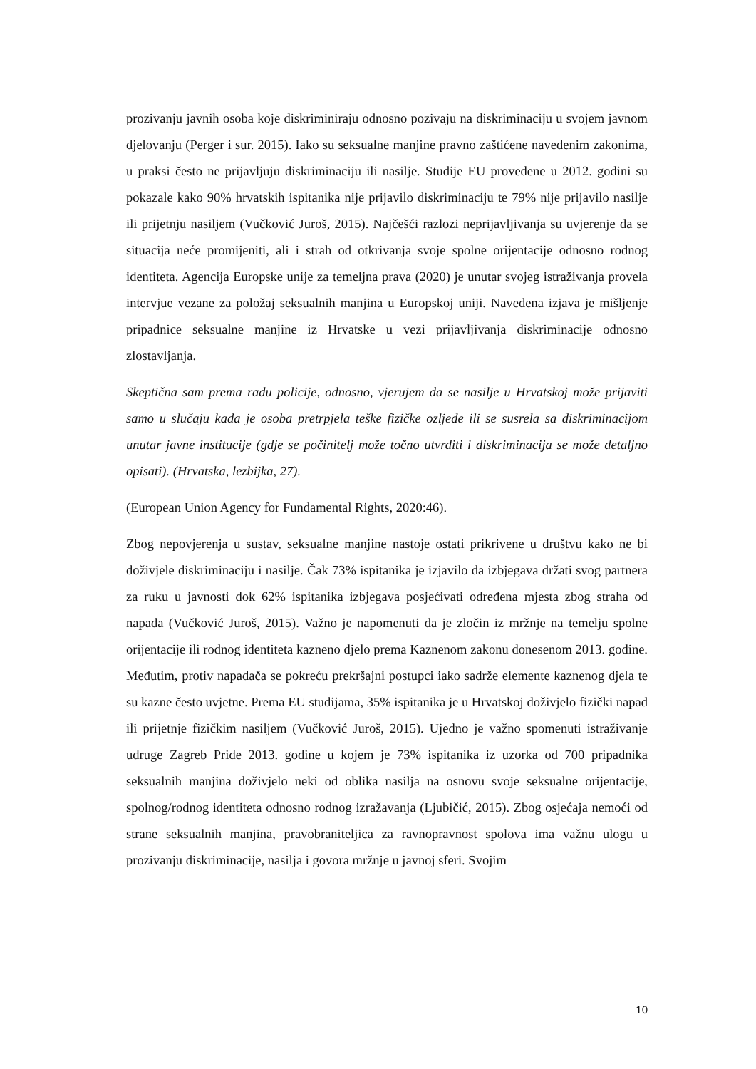prozivanju javnih osoba koje diskriminiraju odnosno pozivaju na diskriminaciju u svojem javnom djelovanju (Perger i sur. 2015). Iako su seksualne manjine pravno zaštićene navedenim zakonima, u praksi često ne prijavljuju diskriminaciju ili nasilje. Studije EU provedene u 2012. godini su pokazale kako 90% hrvatskih ispitanika nije prijavilo diskriminaciju te 79% nije prijavilo nasilje ili prijetnju nasiljem (Vučković Juroš, 2015). Najčešći razlozi neprijavljivanja su uvjerenje da se situacija neće promijeniti, ali i strah od otkrivanja svoje spolne orijentacije odnosno rodnog identiteta. Agencija Europske unije za temeljna prava (2020) je unutar svojeg istraživanja provela intervjue vezane za položaj seksualnih manjina u Europskoj uniji. Navedena izjava je mišljenje pripadnice seksualne manjine iz Hrvatske u vezi prijavljivanja diskriminacije odnosno zlostavljanja.
Skeptična sam prema radu policije, odnosno, vjerujem da se nasilje u Hrvatskoj može prijaviti samo u slučaju kada je osoba pretrpjela teške fizičke ozljede ili se susrela sa diskriminacijom unutar javne institucije (gdje se počinitelj može točno utvrditi i diskriminacija se može detaljno opisati). (Hrvatska, lezbijka, 27).
(European Union Agency for Fundamental Rights, 2020:46).
Zbog nepovjerenja u sustav, seksualne manjine nastoje ostati prikrivene u društvu kako ne bi doživjele diskriminaciju i nasilje. Čak 73% ispitanika je izjavilo da izbjegava držati svog partnera za ruku u javnosti dok 62% ispitanika izbjegava posjećivati određena mjesta zbog straha od napada (Vučković Juroš, 2015). Važno je napomenuti da je zločin iz mržnje na temelju spolne orijentacije ili rodnog identiteta kazneno djelo prema Kaznenom zakonu donesenom 2013. godine. Međutim, protiv napadača se pokreću prekršajni postupci iako sadrže elemente kaznenog djela te su kazne često uvjetne. Prema EU studijama, 35% ispitanika je u Hrvatskoj doživjelo fizički napad ili prijetnje fizičkim nasiljem (Vučković Juroš, 2015). Ujedno je važno spomenuti istraživanje udruge Zagreb Pride 2013. godine u kojem je 73% ispitanika iz uzorka od 700 pripadnika seksualnih manjina doživjelo neki od oblika nasilja na osnovu svoje seksualne orijentacije, spolnog/rodnog identiteta odnosno rodnog izražavanja (Ljubičić, 2015). Zbog osjećaja nemoći od strane seksualnih manjina, pravobraniteljica za ravnopravnost spolova ima važnu ulogu u prozivanju diskriminacije, nasilja i govora mržnje u javnoj sferi. Svojim
10